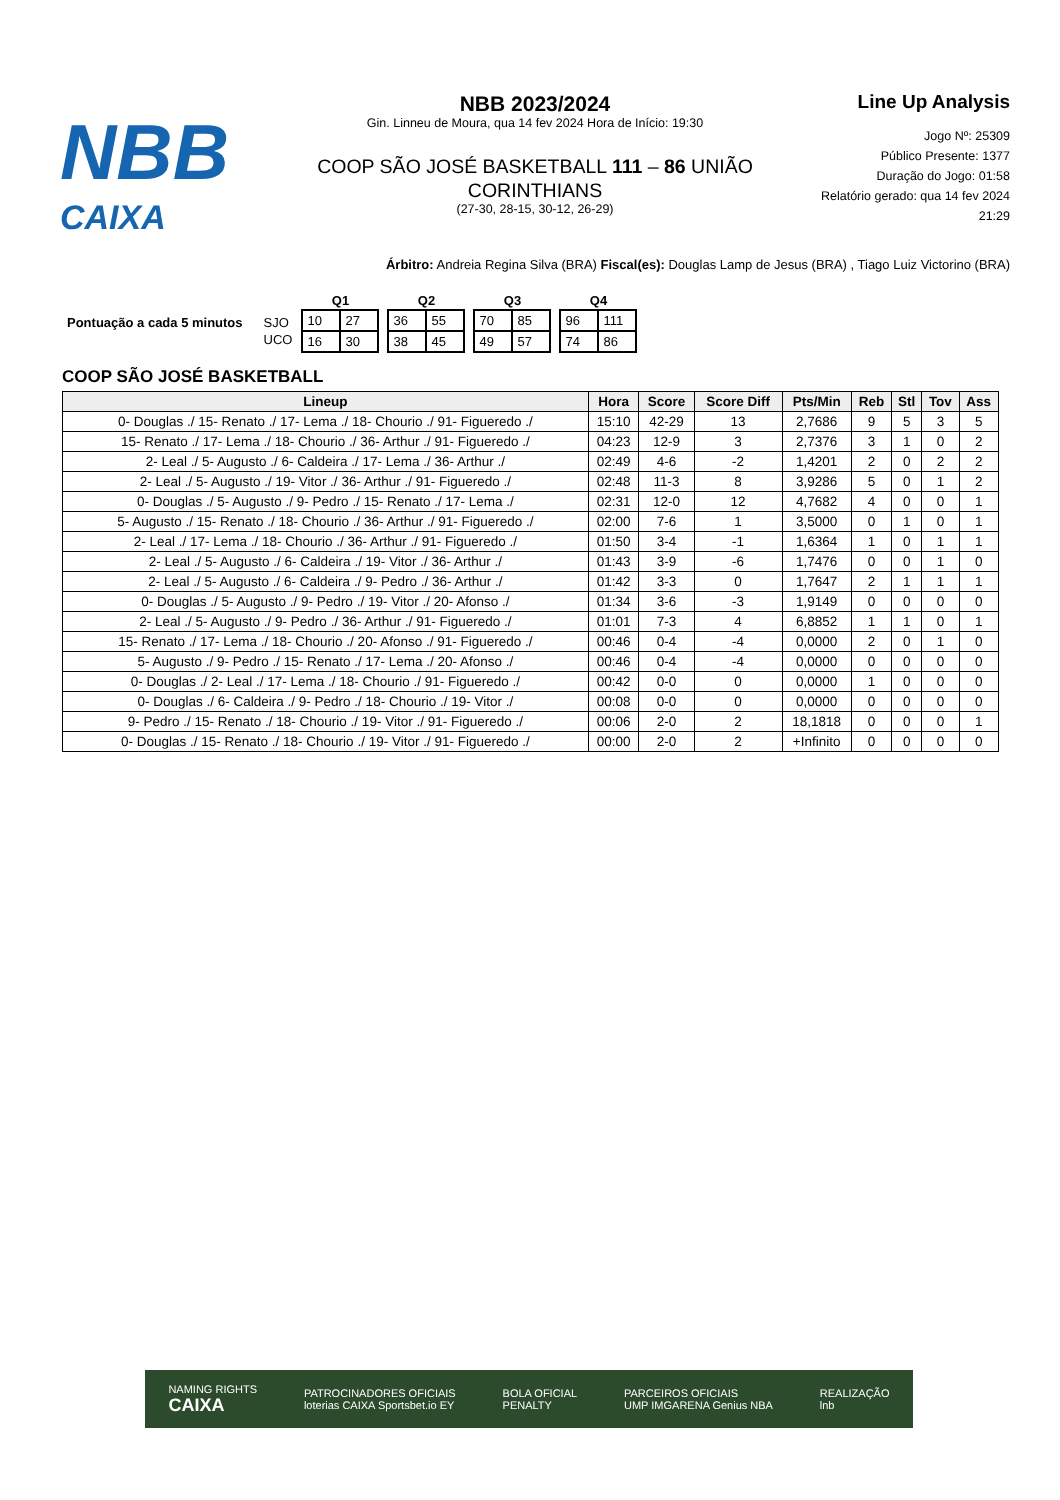NBB
CAIXA
NBB 2023/2024
Gin. Linneu de Moura, qua 14 fev 2024 Hora de Início: 19:30
COOP SÃO JOSÉ BASKETBALL 111 – 86 UNIÃO CORINTHIANS
(27-30, 28-15, 30-12, 26-29)
Line Up Analysis
Jogo Nº: 25309
Público Presente: 1377
Duração do Jogo: 01:58
Relatório gerado: qua 14 fev 2024 21:29
Árbitro: Andreia Regina Silva (BRA) Fiscal(es): Douglas Lamp de Jesus (BRA) , Tiago Luiz Victorino (BRA)
| Pontuação a cada 5 minutos | SJO |
| | UCO |
| Q1 | |
| --- | --- |
| 10 | 27 |
| 16 | 30 |
| Q2 | |
| --- | --- |
| 36 | 55 |
| 38 | 45 |
| Q3 | |
| --- | --- |
| 70 | 85 |
| 49 | 57 |
| Q4 | |
| --- | --- |
| 96 | 111 |
| 74 | 86 |
COOP SÃO JOSÉ BASKETBALL
| Lineup | Hora | Score | Score Diff | Pts/Min | Reb | Stl | Tov | Ass |
| --- | --- | --- | --- | --- | --- | --- | --- | --- |
| 0- Douglas ./ 15- Renato ./ 17- Lema ./ 18- Chourio ./ 91- Figueredo ./ | 15:10 | 42-29 | 13 | 2,7686 | 9 | 5 | 3 | 5 |
| 15- Renato ./ 17- Lema ./ 18- Chourio ./ 36- Arthur ./ 91- Figueredo ./ | 04:23 | 12-9 | 3 | 2,7376 | 3 | 1 | 0 | 2 |
| 2- Leal ./ 5- Augusto ./ 6- Caldeira ./ 17- Lema ./ 36- Arthur ./ | 02:49 | 4-6 | -2 | 1,4201 | 2 | 0 | 2 | 2 |
| 2- Leal ./ 5- Augusto ./ 19- Vitor ./ 36- Arthur ./ 91- Figueredo ./ | 02:48 | 11-3 | 8 | 3,9286 | 5 | 0 | 1 | 2 |
| 0- Douglas ./ 5- Augusto ./ 9- Pedro ./ 15- Renato ./ 17- Lema ./ | 02:31 | 12-0 | 12 | 4,7682 | 4 | 0 | 0 | 1 |
| 5- Augusto ./ 15- Renato ./ 18- Chourio ./ 36- Arthur ./ 91- Figueredo ./ | 02:00 | 7-6 | 1 | 3,5000 | 0 | 1 | 0 | 1 |
| 2- Leal ./ 17- Lema ./ 18- Chourio ./ 36- Arthur ./ 91- Figueredo ./ | 01:50 | 3-4 | -1 | 1,6364 | 1 | 0 | 1 | 1 |
| 2- Leal ./ 5- Augusto ./ 6- Caldeira ./ 19- Vitor ./ 36- Arthur ./ | 01:43 | 3-9 | -6 | 1,7476 | 0 | 0 | 1 | 0 |
| 2- Leal ./ 5- Augusto ./ 6- Caldeira ./ 9- Pedro ./ 36- Arthur ./ | 01:42 | 3-3 | 0 | 1,7647 | 2 | 1 | 1 | 1 |
| 0- Douglas ./ 5- Augusto ./ 9- Pedro ./ 19- Vitor ./ 20- Afonso ./ | 01:34 | 3-6 | -3 | 1,9149 | 0 | 0 | 0 | 0 |
| 2- Leal ./ 5- Augusto ./ 9- Pedro ./ 36- Arthur ./ 91- Figueredo ./ | 01:01 | 7-3 | 4 | 6,8852 | 1 | 1 | 0 | 1 |
| 15- Renato ./ 17- Lema ./ 18- Chourio ./ 20- Afonso ./ 91- Figueredo ./ | 00:46 | 0-4 | -4 | 0,0000 | 2 | 0 | 1 | 0 |
| 5- Augusto ./ 9- Pedro ./ 15- Renato ./ 17- Lema ./ 20- Afonso ./ | 00:46 | 0-4 | -4 | 0,0000 | 0 | 0 | 0 | 0 |
| 0- Douglas ./ 2- Leal ./ 17- Lema ./ 18- Chourio ./ 91- Figueredo ./ | 00:42 | 0-0 | 0 | 0,0000 | 1 | 0 | 0 | 0 |
| 0- Douglas ./ 6- Caldeira ./ 9- Pedro ./ 18- Chourio ./ 19- Vitor ./ | 00:08 | 0-0 | 0 | 0,0000 | 0 | 0 | 0 | 0 |
| 9- Pedro ./ 15- Renato ./ 18- Chourio ./ 19- Vitor ./ 91- Figueredo ./ | 00:06 | 2-0 | 2 | 18,1818 | 0 | 0 | 0 | 1 |
| 0- Douglas ./ 15- Renato ./ 18- Chourio ./ 19- Vitor ./ 91- Figueredo ./ | 00:00 | 2-0 | 2 | +Infinito | 0 | 0 | 0 | 0 |
NAMING RIGHTS
CAIXA PATROCINADORES OFICIAIS
loterias CAIXA Sportsbet.io EY BOLA OFICIAL
PENALTY PARCEIROS OFICIAIS
UMP IMGARENA Genius NBA REALIZAÇÃO
lnb